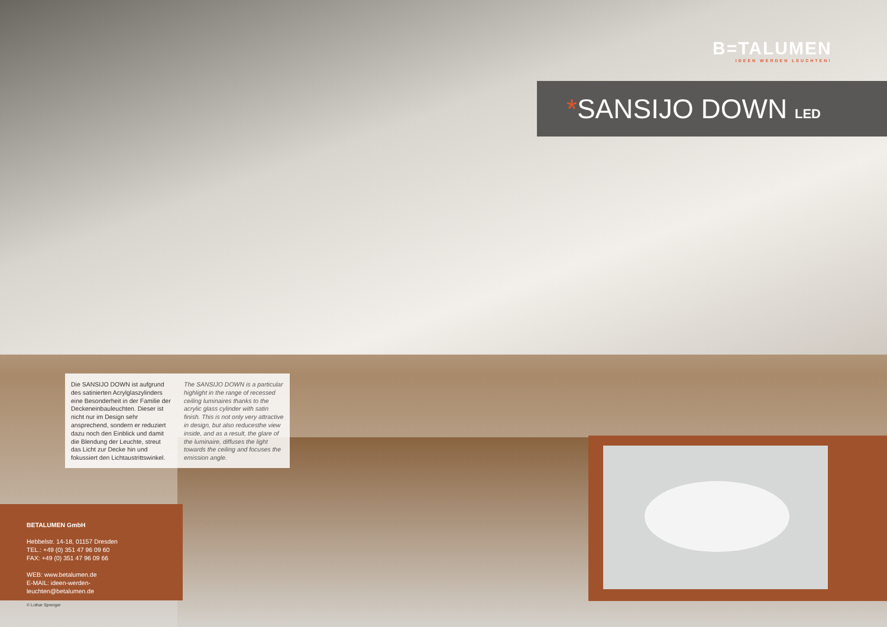B=TALUMEN
IDEEN WERDEN LEUCHTEN!
*SANSIJO DOWN LED
Die SANSIJO DOWN ist aufgrund des satinierten Acrylglaszylinders eine Besonderheit in der Familie der Deckeneinbauleuchten. Dieser ist nicht nur im Design sehr ansprechend, sondern er reduziert dazu noch den Einblick und damit die Blendung der Leuchte, streut das Licht zur Decke hin und fokussiert den Lichtaustrittswinkel.
The SANSIJO DOWN is a particular highlight in the range of recessed ceiling luminaires thanks to the acrylic glass cylinder with satin finish. This is not only very attractive in design, but also reducesthe view inside, and as a result, the glare of the luminaire, diffuses the light towards the ceiling and focuses the emission angle.
BETALUMEN GmbH
Hebbelstr. 14-18, 01157 Dresden
TEL.: +49 (0) 351 47 96 09 60
FAX: +49 (0) 351 47 96 09 66
WEB: www.betalumen.de
E-MAIL: ideen-werden-leuchten@betalumen.de
© Lothar Sprenger